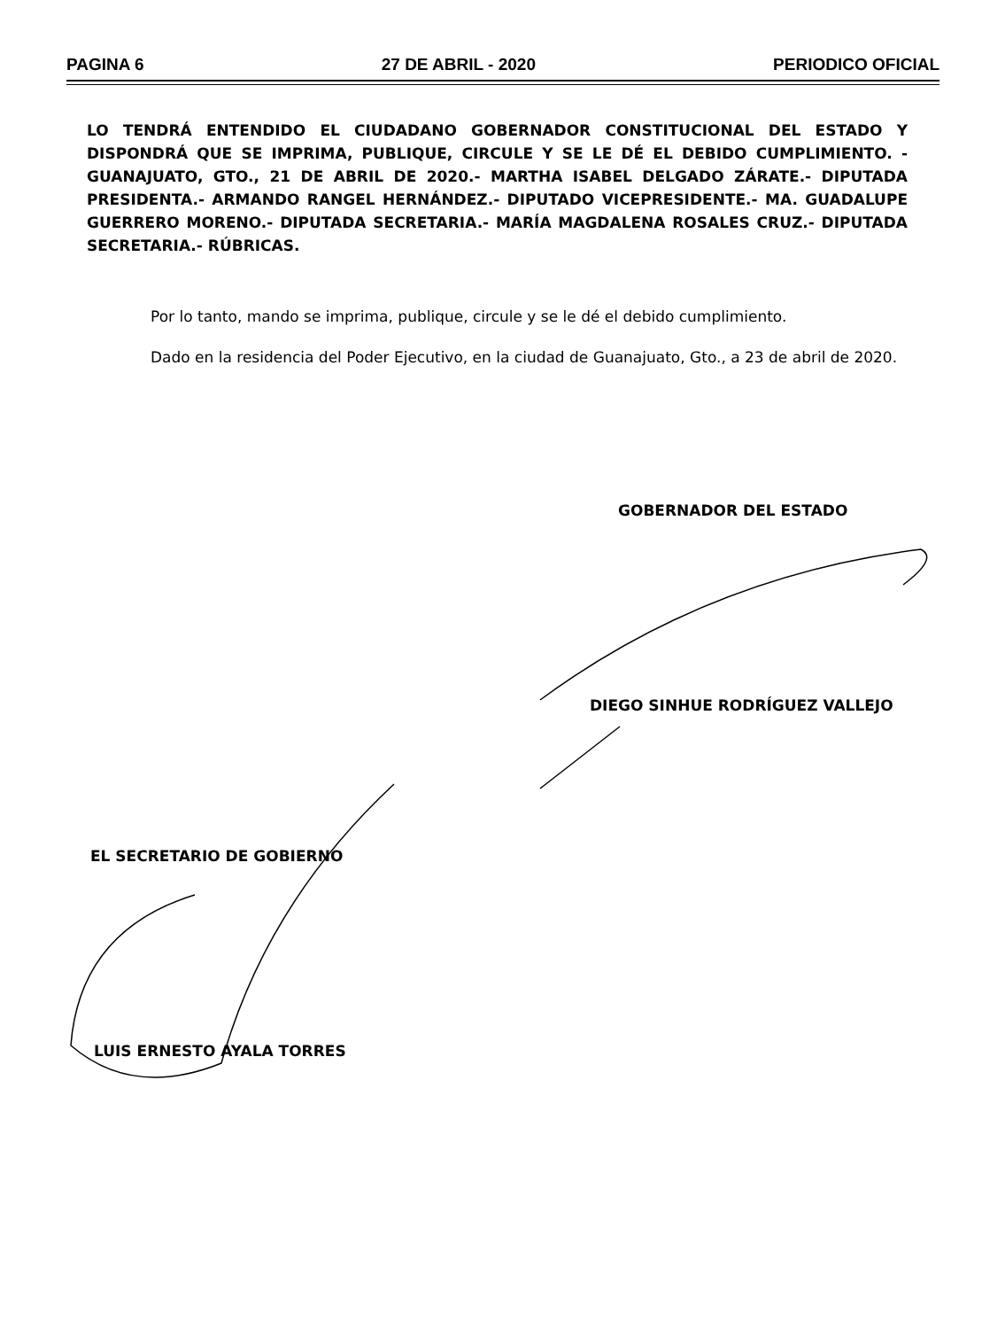PAGINA 6 27 DE ABRIL - 2020 PERIODICO OFICIAL
LO TENDRÁ ENTENDIDO EL CIUDADANO GOBERNADOR CONSTITUCIONAL DEL ESTADO Y DISPONDRÁ QUE SE IMPRIMA, PUBLIQUE, CIRCULE Y SE LE DÉ EL DEBIDO CUMPLIMIENTO. - GUANAJUATO, GTO., 21 DE ABRIL DE 2020.- MARTHA ISABEL DELGADO ZÁRATE.- DIPUTADA PRESIDENTA.- ARMANDO RANGEL HERNÁNDEZ.- DIPUTADO VICEPRESIDENTE.- MA. GUADALUPE GUERRERO MORENO.- DIPUTADA SECRETARIA.- MARÍA MAGDALENA ROSALES CRUZ.- DIPUTADA SECRETARIA.- RÚBRICAS.
Por lo tanto, mando se imprima, publique, circule y se le dé el debido cumplimiento.
Dado en la residencia del Poder Ejecutivo, en la ciudad de Guanajuato, Gto., a 23 de abril de 2020.
GOBERNADOR DEL ESTADO
DIEGO SINHUE RODRÍGUEZ VALLEJO
EL SECRETARIO DE GOBIERNO
LUIS ERNESTO AYALA TORRES